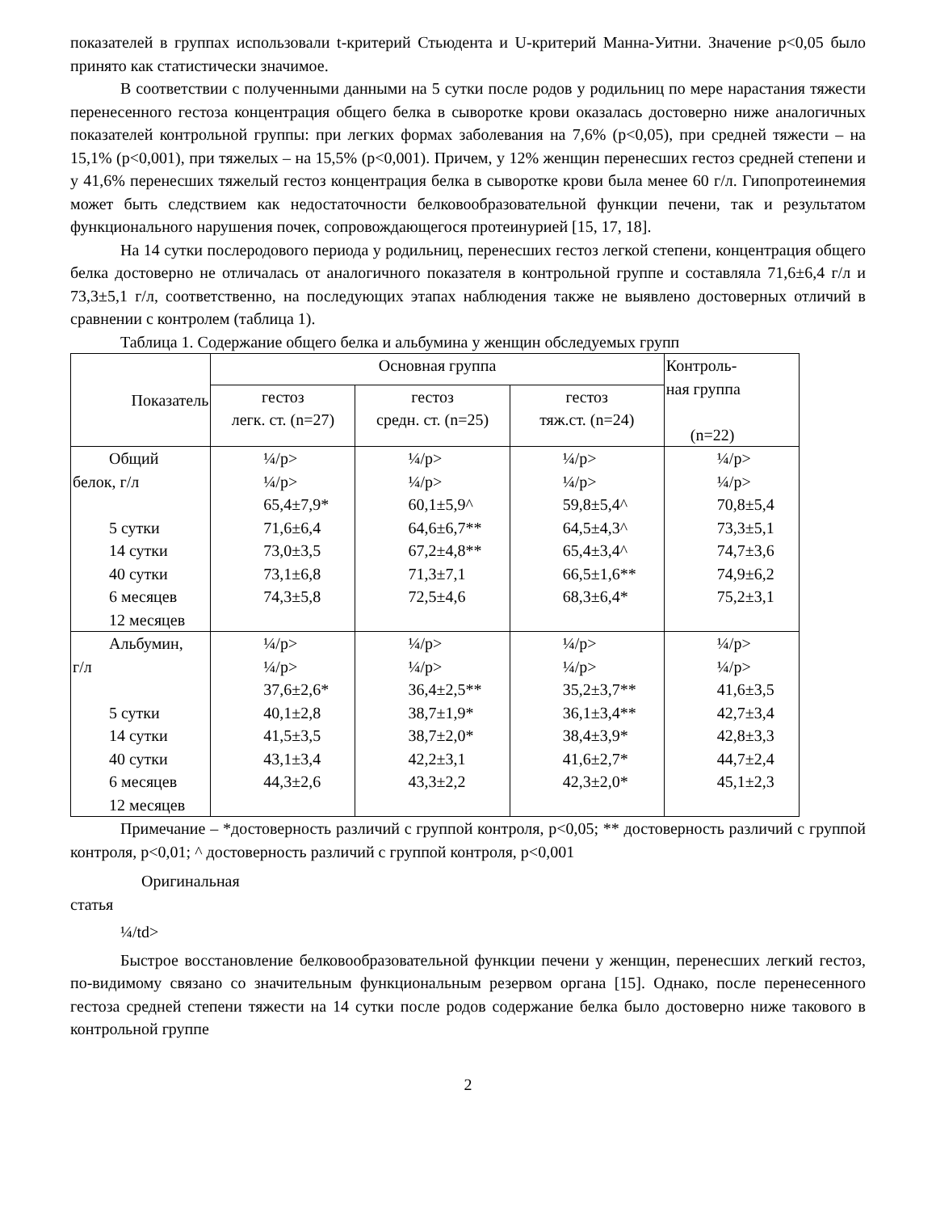показателей в группах использовали t-критерий Стьюдента и U-критерий Манна-Уитни. Значение p<0,05 было принято как статистически значимое.
В соответствии с полученными данными на 5 сутки после родов у родильниц по мере нарастания тяжести перенесенного гестоза концентрация общего белка в сыворотке крови оказалась достоверно ниже аналогичных показателей контрольной группы: при легких формах заболевания на 7,6% (p<0,05), при средней тяжести – на 15,1% (p<0,001), при тяжелых – на 15,5% (p<0,001). Причем, у 12% женщин перенесших гестоз средней степени и у 41,6% перенесших тяжелый гестоз концентрация белка в сыворотке крови была менее 60 г/л. Гипопротеинемия может быть следствием как недостаточности белковообразовательной функции печени, так и результатом функционального нарушения почек, сопровождающегося протеинурией [15, 17, 18].
На 14 сутки послеродового периода у родильниц, перенесших гестоз легкой степени, концентрация общего белка достоверно не отличалась от аналогичного показателя в контрольной группе и составляла 71,6±6,4 г/л и 73,3±5,1 г/л, соответственно, на последующих этапах наблюдения также не выявлено достоверных отличий в сравнении с контролем (таблица 1).
Таблица 1. Содержание общего белка и альбумина у женщин обследуемых групп
| Показатель | Основная группа | | | Контроль- ная группа (n=22) |
| --- | --- | --- | --- | --- |
| | гестоз легк. ст. (n=27) | гестоз средн. ст. (n=25) | гестоз тяж.ст. (n=24) | |
| Общий белок, г/л 5 сутки 14 сутки 40 сутки 6 месяцев 12 месяцев | ¼/p> ¼/p> 65,4±7,9* 71,6±6,4 73,0±3,5 73,1±6,8 74,3±5,8 | ¼/p> ¼/p> 60,1±5,9^ 64,6±6,7** 67,2±4,8** 71,3±7,1 72,5±4,6 | ¼/p> ¼/p> 59,8±5,4^ 64,5±4,3^ 65,4±3,4^ 66,5±1,6** 68,3±6,4* | ¼/p> ¼/p> 70,8±5,4 73,3±5,1 74,7±3,6 74,9±6,2 75,2±3,1 |
| Альбумин, г/л 5 сутки 14 сутки 40 сутки 6 месяцев 12 месяцев | ¼/p> ¼/p> 37,6±2,6* 40,1±2,8 41,5±3,5 43,1±3,4 44,3±2,6 | ¼/p> ¼/p> 36,4±2,5** 38,7±1,9* 38,7±2,0* 42,2±3,1 43,3±2,2 | ¼/p> ¼/p> 35,2±3,7** 36,1±3,4** 38,4±3,9* 41,6±2,7* 42,3±2,0* | ¼/p> ¼/p> 41,6±3,5 42,7±3,4 42,8±3,3 44,7±2,4 45,1±2,3 |
Примечание – *достоверность различий с группой контроля, p<0,05; ** достоверность различий с группой контроля, p<0,01; ^ достоверность различий с группой контроля, p<0,001
Оригинальная
статья
¼/td>
Быстрое восстановление белковообразовательной функции печени у женщин, перенесших легкий гестоз, по-видимому связано со значительным функциональным резервом органа [15]. Однако, после перенесенного гестоза средней степени тяжести на 14 сутки после родов содержание белка было достоверно ниже такового в контрольной группе
2